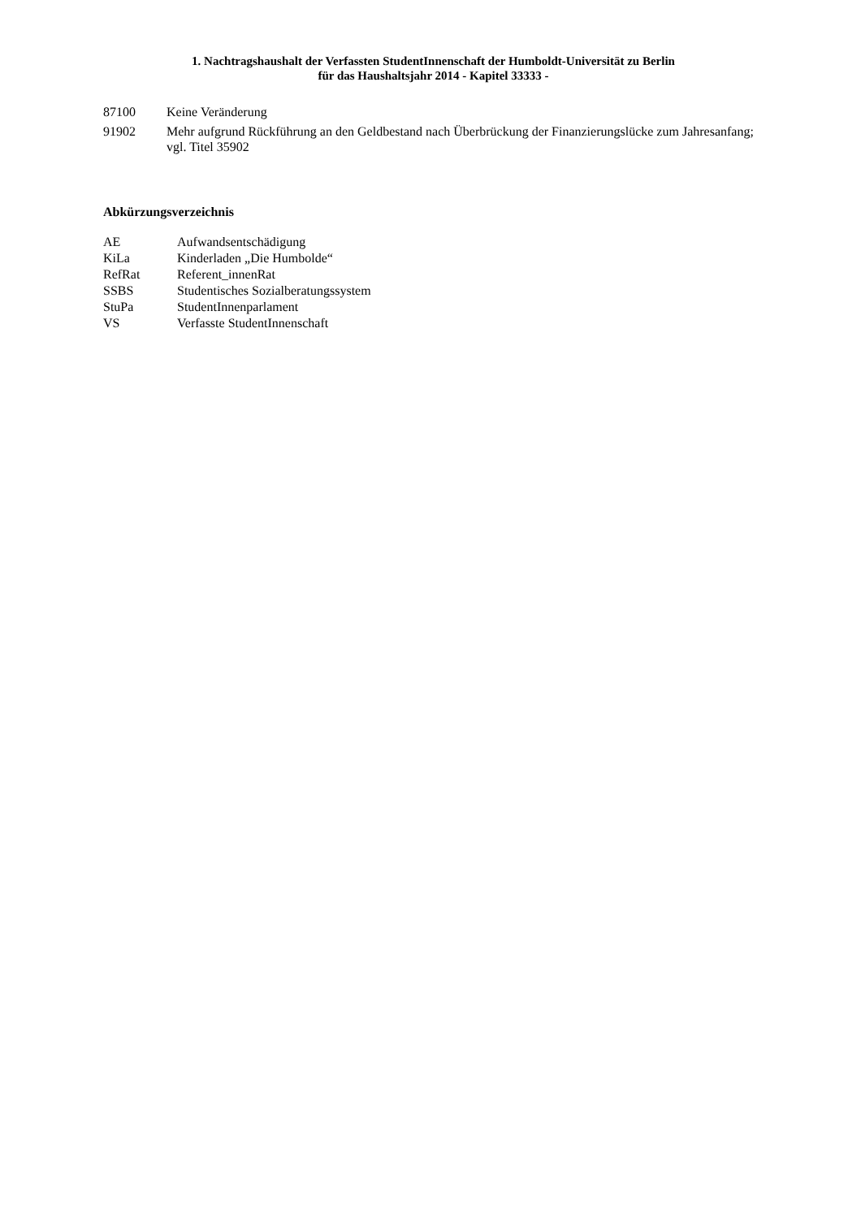1. Nachtragshaushalt der Verfassten StudentInnenschaft der Humboldt-Universität zu Berlin
für das Haushaltsjahr 2014 - Kapitel 33333 -
87100 Keine Veränderung
91902 Mehr aufgrund Rückführung an den Geldbestand nach Überbrückung der Finanzierungslücke zum Jahresanfang; vgl. Titel 35902
Abkürzungsverzeichnis
AE Aufwandsentschädigung
KiLa Kinderladen „Die Humbolde“
RefRat Referent_innenRat
SSBS Studentisches Sozialberatungssystem
StuPa StudentInnenparlament
VS Verfasste StudentInnenschaft